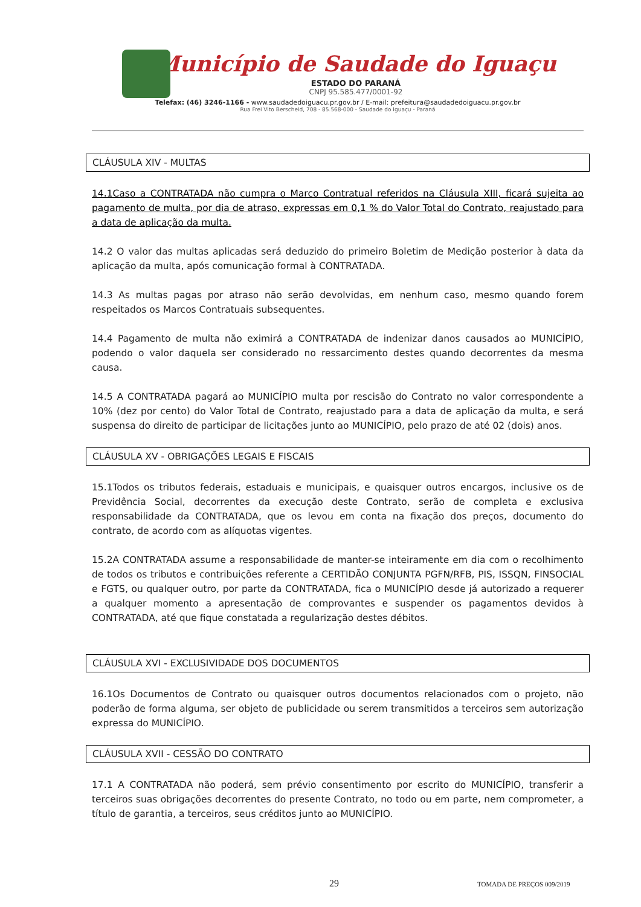Município de Saudade do Iguaçu
ESTADO DO PARANÁ
CNPJ 95.585.477/0001-92
Telefax: (46) 3246-1166 - www.saudadedoiguacu.pr.gov.br / E-mail: prefeitura@saudadedoiguacu.pr.gov.br
Rua Frei Vito Berscheid, 708 - 85.568-000 - Saudade do Iguaçu - Paraná
CLÁUSULA XIV - MULTAS
14.1Caso a CONTRATADA não cumpra o Marco Contratual referidos na Cláusula XIII, ficará sujeita ao pagamento de multa, por dia de atraso, expressas em 0,1 % do Valor Total do Contrato, reajustado para a data de aplicação da multa.
14.2 O valor das multas aplicadas será deduzido do primeiro Boletim de Medição posterior à data da aplicação da multa, após comunicação formal à CONTRATADA.
14.3 As multas pagas por atraso não serão devolvidas, em nenhum caso, mesmo quando forem respeitados os Marcos Contratuais subsequentes.
14.4 Pagamento de multa não eximirá a CONTRATADA de indenizar danos causados ao MUNICÍPIO, podendo o valor daquela ser considerado no ressarcimento destes quando decorrentes da mesma causa.
14.5 A CONTRATADA pagará ao MUNICÍPIO multa por rescisão do Contrato no valor correspondente a 10% (dez por cento) do Valor Total de Contrato, reajustado para a data de aplicação da multa, e será suspensa do direito de participar de licitações junto ao MUNICÍPIO, pelo prazo de até 02 (dois) anos.
CLÁUSULA XV - OBRIGAÇÕES LEGAIS E FISCAIS
15.1Todos os tributos federais, estaduais e municipais, e quaisquer outros encargos, inclusive os de Previdência Social, decorrentes da execução deste Contrato, serão de completa e exclusiva responsabilidade da CONTRATADA, que os levou em conta na fixação dos preços, documento do contrato, de acordo com as alíquotas vigentes.
15.2A CONTRATADA assume a responsabilidade de manter-se inteiramente em dia com o recolhimento de todos os tributos e contribuições referente a CERTIDÃO CONJUNTA PGFN/RFB, PIS, ISSQN, FINSOCIAL e FGTS, ou qualquer outro, por parte da CONTRATADA, fica o MUNICÍPIO desde já autorizado a requerer a qualquer momento a apresentação de comprovantes e suspender os pagamentos devidos à CONTRATADA, até que fique constatada a regularização destes débitos.
CLÁUSULA XVI - EXCLUSIVIDADE DOS DOCUMENTOS
16.1Os Documentos de Contrato ou quaisquer outros documentos relacionados com o projeto, não poderão de forma alguma, ser objeto de publicidade ou serem transmitidos a terceiros sem autorização expressa do MUNICÍPIO.
CLÁUSULA XVII - CESSÃO DO CONTRATO
17.1 A CONTRATADA não poderá, sem prévio consentimento por escrito do MUNICÍPIO, transferir a terceiros suas obrigações decorrentes do presente Contrato, no todo ou em parte, nem comprometer, a título de garantia, a terceiros, seus créditos junto ao MUNICÍPIO.
29 TOMADA DE PREÇOS 009/2019